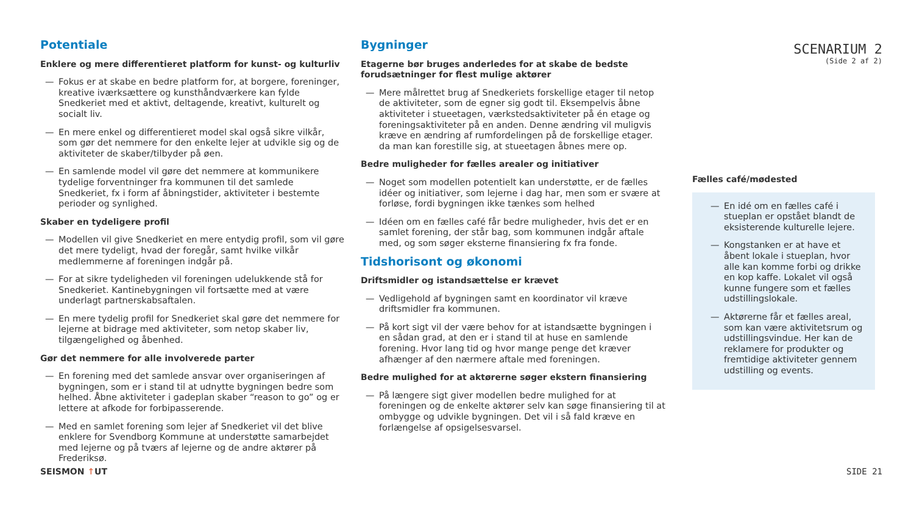SCENARIUM 2
(Side 2 af 2)
Potentiale
Enklere og mere differentieret platform for kunst- og kulturliv
— Fokus er at skabe en bedre platform for, at borgere, foreninger, kreative iværksættere og kunsthåndværkere kan fylde Snedkeriet med et aktivt, deltagende, kreativt, kulturelt og socialt liv.
— En mere enkel og differentieret model skal også sikre vilkår, som gør det nemmere for den enkelte lejer at udvikle sig og de aktiviteter de skaber/tilbyder på øen.
— En samlende model vil gøre det nemmere at kommunikere tydelige forventninger fra kommunen til det samlede Snedkeriet, fx i form af åbningstider, aktiviteter i bestemte perioder og synlighed.
Skaber en tydeligere profil
— Modellen vil give Snedkeriet en mere entydig profil, som vil gøre det mere tydeligt, hvad der foregår, samt hvilke vilkår medlemmerne af foreningen indgår på.
— For at sikre tydeligheden vil foreningen udelukkende stå for Snedkeriet. Kantinebygningen vil fortsætte med at være underlagt partnerskabsaftalen.
— En mere tydelig profil for Snedkeriet skal gøre det nemmere for lejerne at bidrage med aktiviteter, som netop skaber liv, tilgængelighed og åbenhed.
Gør det nemmere for alle involverede parter
— En forening med det samlede ansvar over organiseringen af bygningen, som er i stand til at udnytte bygningen bedre som helhed. Åbne aktiviteter i gadeplan skaber “reason to go” og er lettere at afkode for forbipasserende.
— Med en samlet forening som lejer af Snedkeriet vil det blive enklere for Svendborg Kommune at understøtte samarbejdet med lejerne og på tværs af lejerne og de andre aktører på Frederiksø.
Bygninger
Etagerne bør bruges anderledes for at skabe de bedste forudsætninger for flest mulige aktører
— Mere målrettet brug af Snedkeriets forskellige etager til netop de aktiviteter, som de egner sig godt til. Eksempelvis åbne aktiviteter i stueetagen, værkstedsaktiviteter på én etage og foreningsaktiviteter på en anden. Denne ændring vil muligvis kræve en ændring af rumfordelingen på de forskellige etager. da man kan forestille sig, at stueetagen åbnes mere op.
Bedre muligheder for fælles arealer og initiativer
— Noget som modellen potentielt kan understøtte, er de fælles idéer og initiativer, som lejerne i dag har, men som er svære at forløse, fordi bygningen ikke tænkes som helhed
— Idéen om en fælles café får bedre muligheder, hvis det er en samlet forening, der står bag, som kommunen indgår aftale med, og som søger eksterne finansiering fx fra fonde.
Tidshorisont og økonomi
Driftsmidler og istandsættelse er krævet
— Vedligehold af bygningen samt en koordinator vil kræve driftsmidler fra kommunen.
— På kort sigt vil der være behov for at istandsætte bygningen i en sådan grad, at den er i stand til at huse en samlende forening. Hvor lang tid og hvor mange penge det kræver afhænger af den nærmere aftale med foreningen.
Bedre mulighed for at aktørerne søger ekstern finansiering
— På længere sigt giver modellen bedre mulighed for at foreningen og de enkelte aktører selv kan søge finansiering til at ombygge og udvikle bygningen. Det vil i så fald kræve en forlængelse af opsigelsesvarsel.
Fælles café/mødested
— En idé om en fælles café i stueplan er opstået blandt de eksisterende kulturelle lejere.
— Kongstanken er at have et åbent lokale i stueplan, hvor alle kan komme forbi og drikke en kop kaffe. Lokalet vil også kunne fungere som et fælles udstillingslokale.
— Aktørerne får et fælles areal, som kan være aktivitetsrum og udstillingsvindue. Her kan de reklamere for produkter og fremtidige aktiviteter gennem udstilling og events.
SEISMON ↑UT SIDE 21